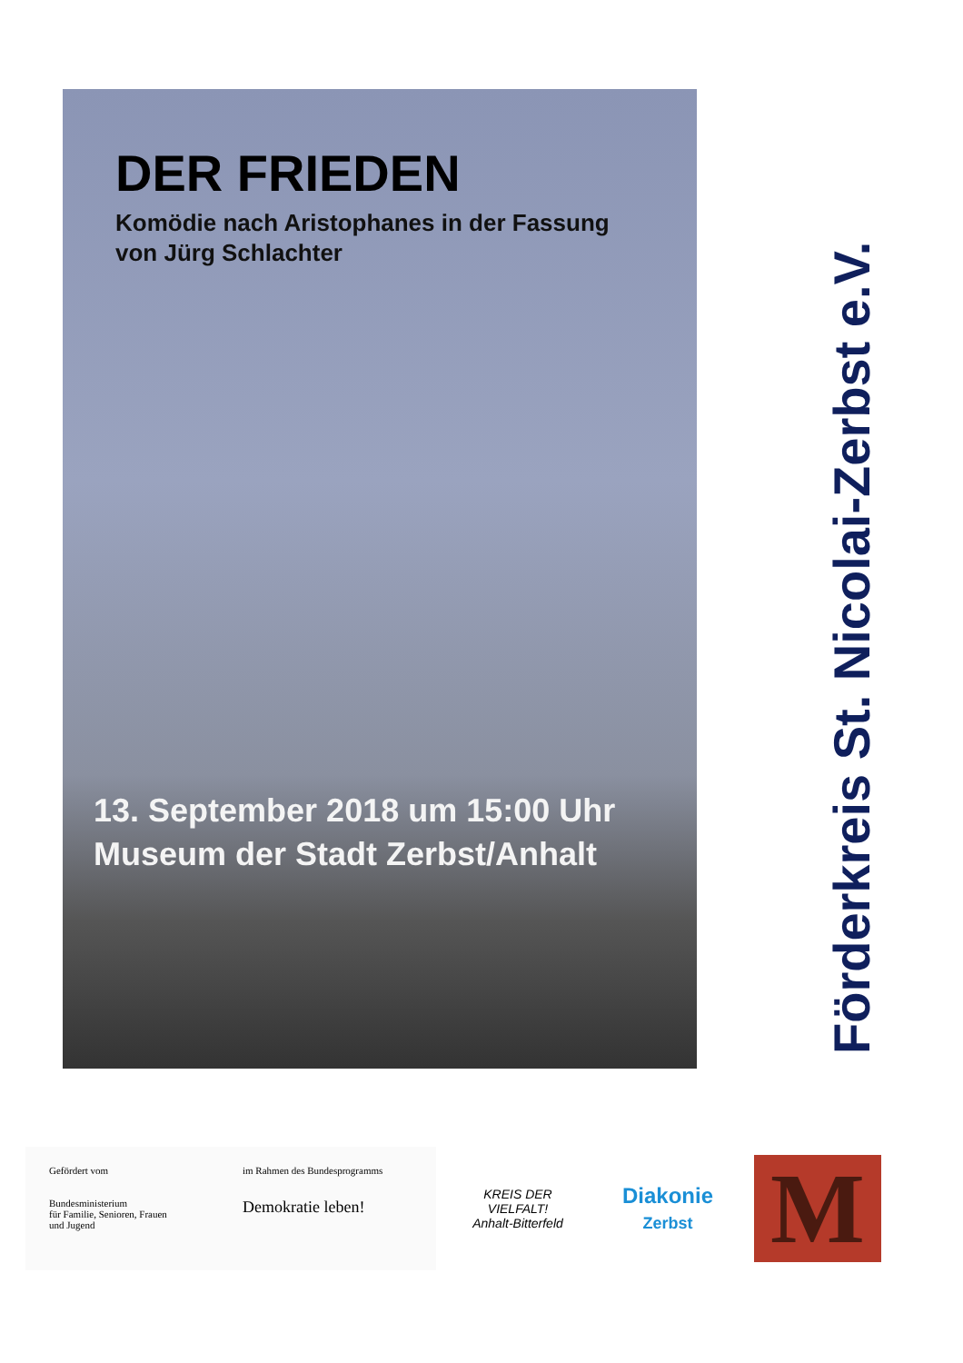DER FRIEDEN
Komödie nach Aristophanes in der Fassung
von Jürg Schlachter
13. September 2018 um 15:00 Uhr
Museum der Stadt Zerbst/Anhalt
Förderkreis St. Nicolai-Zerbst e.V.
Gefördert vom
Bundesministerium
für Familie, Senioren, Frauen
und Jugend
im Rahmen des Bundesprogramms
Demokratie leben!
KREIS DER VIELFALT!
Anhalt-Bitterfeld
Diakonie
Zerbst
M